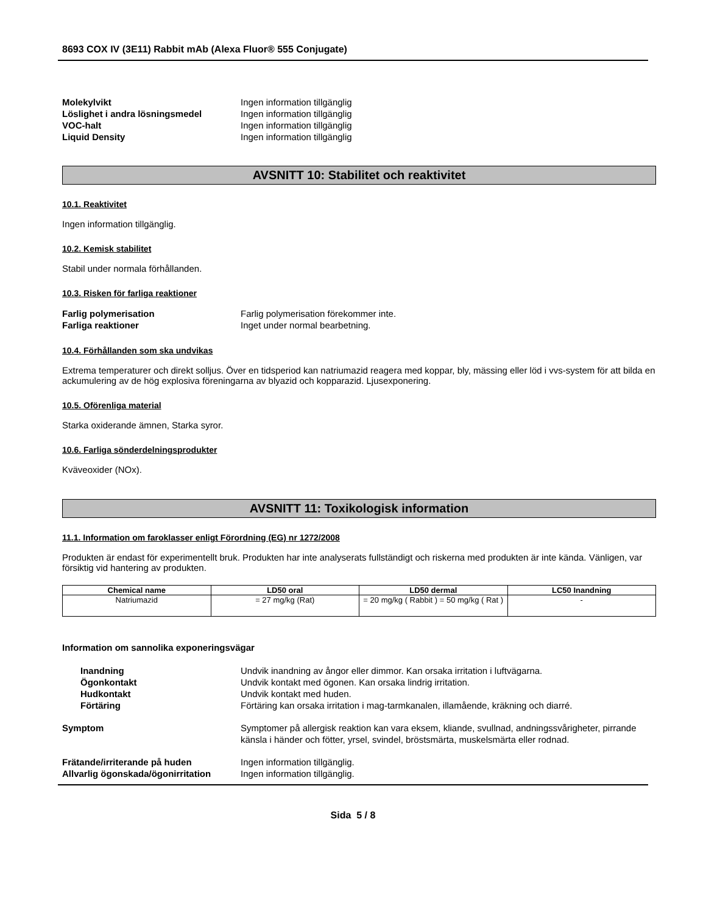8693 COX IV (3E11) Rabbit mAb (Alexa Fluor® 555 Conjugate)
Molekylvikt Ingen information tillgänglig Löslighet i andra lösningsmedel Ingen information tillgänglig VOC-halt Ingen information tillgänglig Liquid Density Ingen information tillgänglig
AVSNITT 10: Stabilitet och reaktivitet
10.1. Reaktivitet
Ingen information tillgänglig.
10.2. Kemisk stabilitet
Stabil under normala förhållanden.
10.3. Risken för farliga reaktioner
Farlig polymerisation Farlig polymerisation förekommer inte. Farliga reaktioner Inget under normal bearbetning.
10.4. Förhållanden som ska undvikas
Extrema temperaturer och direkt solljus. Över en tidsperiod kan natriumazid reagera med koppar, bly, mässing eller löd i vvs-system för att bilda en ackumulering av de hög explosiva föreningarna av blyazid och kopparazid. Ljusexponering.
10.5. Oförenliga material
Starka oxiderande ämnen, Starka syror.
10.6. Farliga sönderdelningsprodukter
Kväveoxider (NOx).
AVSNITT 11: Toxikologisk information
11.1. Information om faroklasser enligt Förordning (EG) nr 1272/2008
Produkten är endast för experimentellt bruk. Produkten har inte analyserats fullständigt och riskerna med produkten är inte kända. Vänligen, var försiktig vid hantering av produkten.
| Chemical name | LD50 oral | LD50 dermal | LC50 Inandning |
| --- | --- | --- | --- |
| Natriumazid | = 27 mg/kg (Rat) | = 20 mg/kg ( Rabbit ) = 50 mg/kg ( Rat ) | - |
Information om sannolika exponeringsvägar
Inandning Undvik inandning av ångor eller dimmor. Kan orsaka irritation i luftvägarna. Ögonkontakt Undvik kontakt med ögonen. Kan orsaka lindrig irritation. Hudkontakt Undvik kontakt med huden. Förtäring Förtäring kan orsaka irritation i mag-tarmkanalen, illamående, kräkning och diarré. Symptom Symptomer på allergisk reaktion kan vara eksem, kliande, svullnad, andningssvårigheter, pirrande känsla i händer och fötter, yrsel, svindel, bröstsmärta, muskelsmärta eller rodnad. Frätande/irriterande på huden Ingen information tillgänglig. Allvarlig ögonskada/ögonirritation Ingen information tillgänglig.
Sida 5 / 8